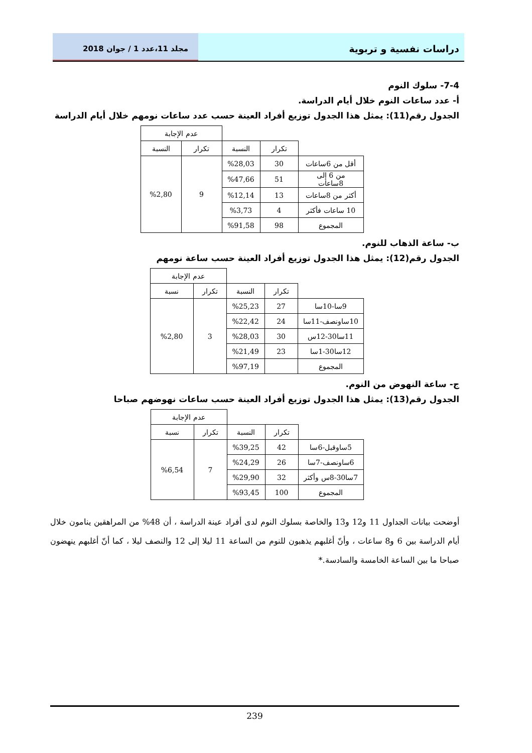دراسات نفسية و تربوية
مجلد 11،عدد 1 / جوان 2018
7-4- سلوك النوم
أ- عدد ساعات النوم خلال أيام الدراسة.
الجدول رقم(11): يمثل هذا الجدول توزيع أفراد العينة حسب عدد ساعات نومهم خلال أيام الدراسة
| | | | عدم الإجابة | |
| | تكرار | النسبة | تكرار | النسبة |
| أقل من 6ساعات | 30 | %28,03 | 9 | %2,80 |
| من 6 إلى 8ساعات | 51 | %47,66 | | |
| أكثر من 8ساعات | 13 | %12,14 | | |
| 10 ساعات فأكثر | 4 | %3,73 | | |
| المجموع | 98 | %91,58 | | |
ب- ساعة الذهاب للنوم.
الجدول رقم(12): يمثل هذا الجدول توزيع أفراد العينة حسب ساعة نومهم
| | | | عدم الإجابة | |
| | تكرار | النسبة | تكرار | نسبة |
| 9سا-10سا | 27 | %25,23 | 3 | %2,80 |
| 10ساونصف-11سا | 24 | %22,42 | | |
| 11سا30-12س | 30 | %28,03 | | |
| 12سا30-1سا | 23 | %21,49 | | |
| المجموع | | %97,19 | | |
ج- ساعة النهوض من النوم.
الجدول رقم(13): يمثل هذا الجدول توزيع أفراد العينة حسب ساعات نهوضهم صباحا
| | | | عدم الإجابة | |
| | تكرار | النسبة | تكرار | نسبة |
| 5ساوقبل-6سا | 42 | %39,25 | 7 | %6,54 |
| 6ساونصف-7سا | 26 | %24,29 | | |
| 7سا30-8س وأكثر | 32 | %29,90 | | |
| المجموع | 100 | %93,45 | | |
أوضحت بيانات الجداول 11 و12 و13 والخاصة بسلوك النوم لدى أفراد عينة الدراسة ، أن 48% من المراهقين ينامون خلال أيام الدراسة بين 6 و8 ساعات ، وأنّ أغلبهم يذهبون للنوم من الساعة 11 ليلا إلى 12 والنصف ليلا ، كما أنّ أغلبهم ينهضون صباحا ما بين الساعة الخامسة والسادسة.*
239